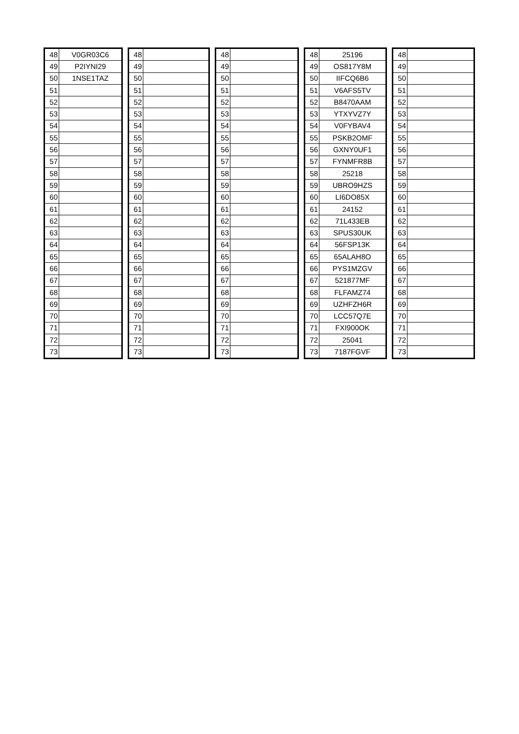| 48 | V0GR03C6 |
| 49 | P2IYNI29 |
| 50 | 1NSE1TAZ |
| 51 | |
| 52 | |
| 53 | |
| 54 | |
| 55 | |
| 56 | |
| 57 | |
| 58 | |
| 59 | |
| 60 | |
| 61 | |
| 62 | |
| 63 | |
| 64 | |
| 65 | |
| 66 | |
| 67 | |
| 68 | |
| 69 | |
| 70 | |
| 71 | |
| 72 | |
| 73 | |
| 48 | |
| 49 | |
| 50 | |
| 51 | |
| 52 | |
| 53 | |
| 54 | |
| 55 | |
| 56 | |
| 57 | |
| 58 | |
| 59 | |
| 60 | |
| 61 | |
| 62 | |
| 63 | |
| 64 | |
| 65 | |
| 66 | |
| 67 | |
| 68 | |
| 69 | |
| 70 | |
| 71 | |
| 72 | |
| 73 | |
| 48 | |
| 49 | |
| 50 | |
| 51 | |
| 52 | |
| 53 | |
| 54 | |
| 55 | |
| 56 | |
| 57 | |
| 58 | |
| 59 | |
| 60 | |
| 61 | |
| 62 | |
| 63 | |
| 64 | |
| 65 | |
| 66 | |
| 67 | |
| 68 | |
| 69 | |
| 70 | |
| 71 | |
| 72 | |
| 73 | |
| 48 | 25196 |
| 49 | OS817Y8M |
| 50 | IIFCQ6B6 |
| 51 | V6AFS5TV |
| 52 | B8470AAM |
| 53 | YTXYVZ7Y |
| 54 | V0FYBAV4 |
| 55 | PSKB2OMF |
| 56 | GXNY0UF1 |
| 57 | FYNMFR8B |
| 58 | 25218 |
| 59 | UBRO9HZS |
| 60 | LI6DO85X |
| 61 | 24152 |
| 62 | 71L433EB |
| 63 | SPUS30UK |
| 64 | 56FSP13K |
| 65 | 65ALAH8O |
| 66 | PYS1MZGV |
| 67 | 521877MF |
| 68 | FLFAMZ74 |
| 69 | UZHFZH6R |
| 70 | LCC57Q7E |
| 71 | FXI900OK |
| 72 | 25041 |
| 73 | 7187FGVF |
| 48 | |
| 49 | |
| 50 | |
| 51 | |
| 52 | |
| 53 | |
| 54 | |
| 55 | |
| 56 | |
| 57 | |
| 58 | |
| 59 | |
| 60 | |
| 61 | |
| 62 | |
| 63 | |
| 64 | |
| 65 | |
| 66 | |
| 67 | |
| 68 | |
| 69 | |
| 70 | |
| 71 | |
| 72 | |
| 73 | |